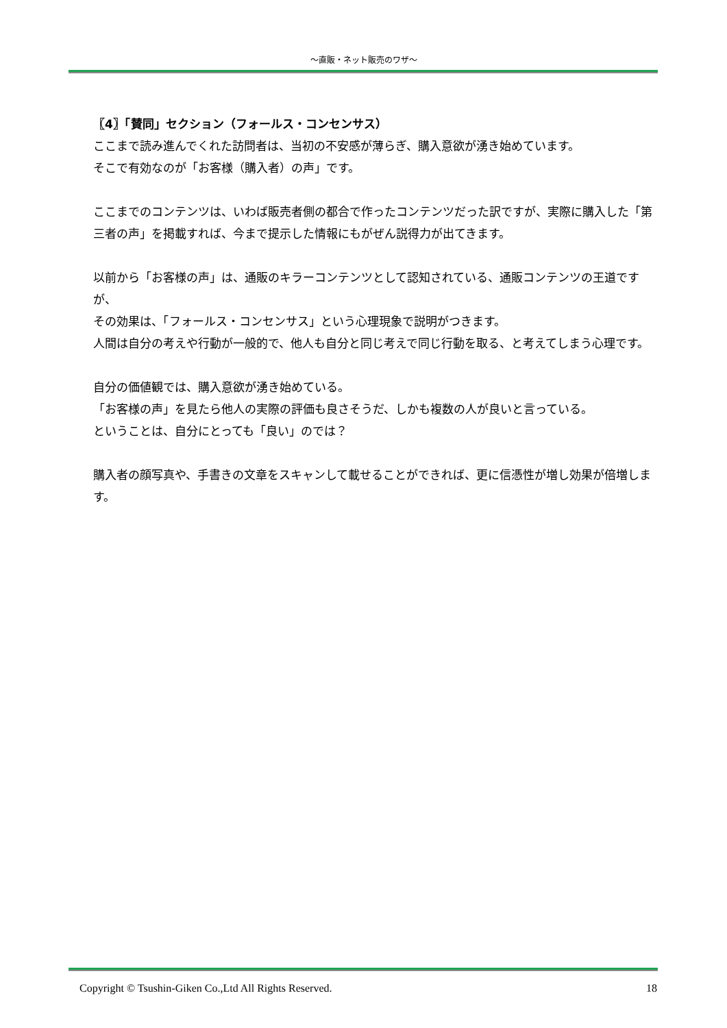～直販・ネット販売のワザ～
〖4〗「賛同」セクション（フォールス・コンセンサス）
ここまで読み進んでくれた訪問者は、当初の不安感が薄らぎ、購入意欲が湧き始めています。
そこで有効なのが「お客様（購入者）の声」です。
ここまでのコンテンツは、いわば販売者側の都合で作ったコンテンツだった訳ですが、実際に購入した「第三者の声」を掲載すれば、今まで提示した情報にもがぜん説得力が出てきます。
以前から「お客様の声」は、通販のキラーコンテンツとして認知されている、通販コンテンツの王道ですが、
その効果は、「フォールス・コンセンサス」という心理現象で説明がつきます。
人間は自分の考えや行動が一般的で、他人も自分と同じ考えで同じ行動を取る、と考えてしまう心理です。
自分の価値観では、購入意欲が湧き始めている。
「お客様の声」を見たら他人の実際の評価も良さそうだ、しかも複数の人が良いと言っている。
ということは、自分にとっても「良い」のでは？
購入者の顔写真や、手書きの文章をスキャンして載せることができれば、更に信憑性が増し効果が倍増します。
Copyright © Tsushin-Giken Co.,Ltd All Rights Reserved. 18